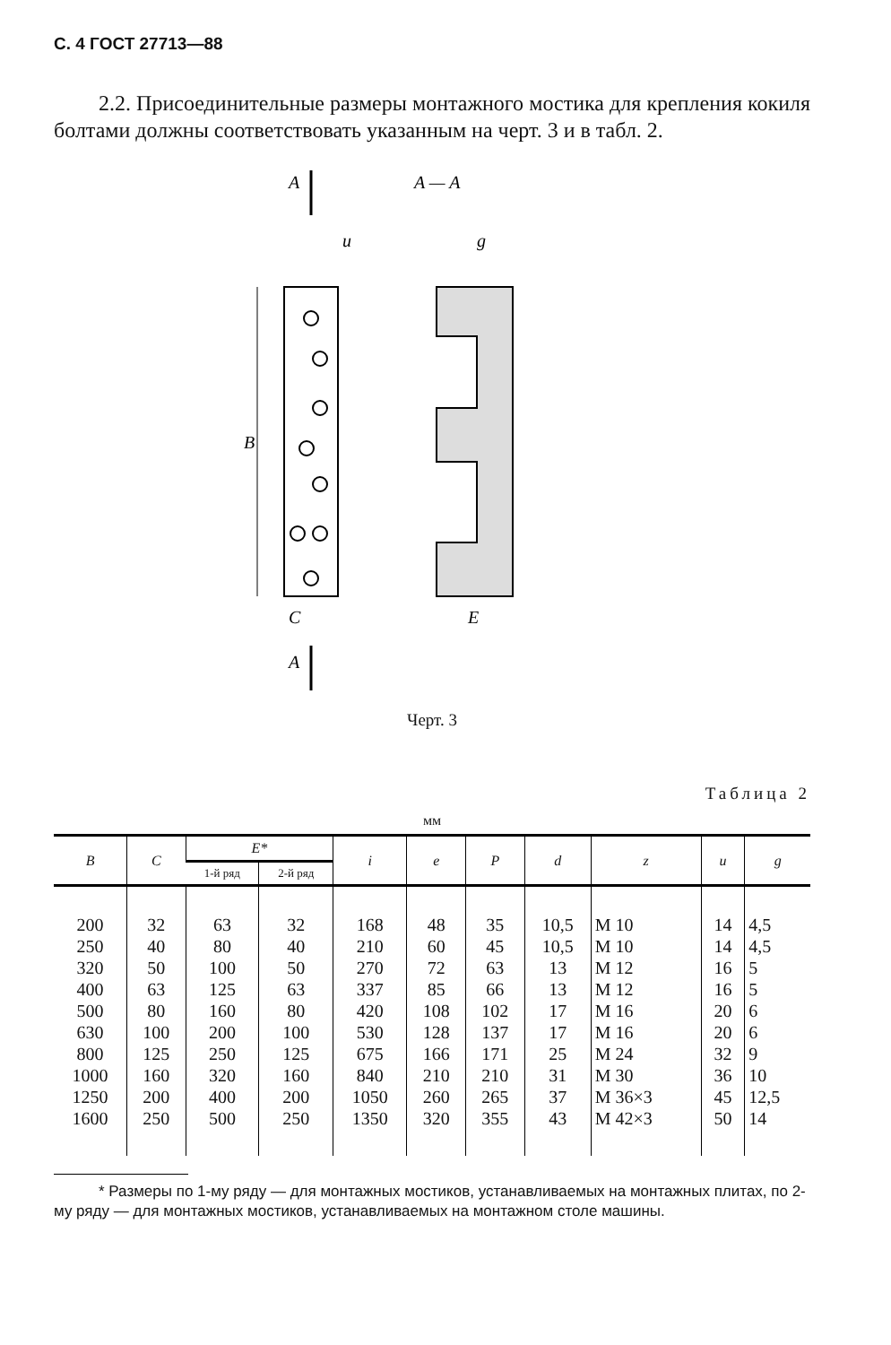С. 4 ГОСТ 27713—88
2.2. Присоединительные размеры монтажного мостика для крепления кокиля болтами должны соответствовать указанным на черт. 3 и в табл. 2.
A
A — A
B
C
E
u
g
A
Черт. 3
Таблица 2
мм
| B | C | E* | | i | e | P | d | z | u | g |
| --- | --- | --- | --- | --- | --- | --- | --- | --- | --- | --- |
| | | 1-й ряд | 2-й ряд | | | | | | | |
| 200 250 320 400 500 630 800 1000 1250 1600 | 32 40 50 63 80 100 125 160 200 250 | 63 80 100 125 160 200 250 320 400 500 | 32 40 50 63 80 100 125 160 200 250 | 168 210 270 337 420 530 675 840 1050 1350 | 48 60 72 85 108 128 166 210 260 320 | 35 45 63 66 102 137 171 210 265 355 | 10,5 10,5 13 13 17 17 25 31 37 43 | M 10 M 10 M 12 M 12 M 16 M 16 M 24 M 30 M 36×3 M 42×3 | 14 14 16 16 20 20 32 36 45 50 | 4,5 4,5 5 5 6 6 9 10 12,5 14 |
* Размеры по 1-му ряду — для монтажных мостиков, устанавливаемых на монтажных плитах, по 2-му ряду — для монтажных мостиков, устанавливаемых на монтажном столе машины.